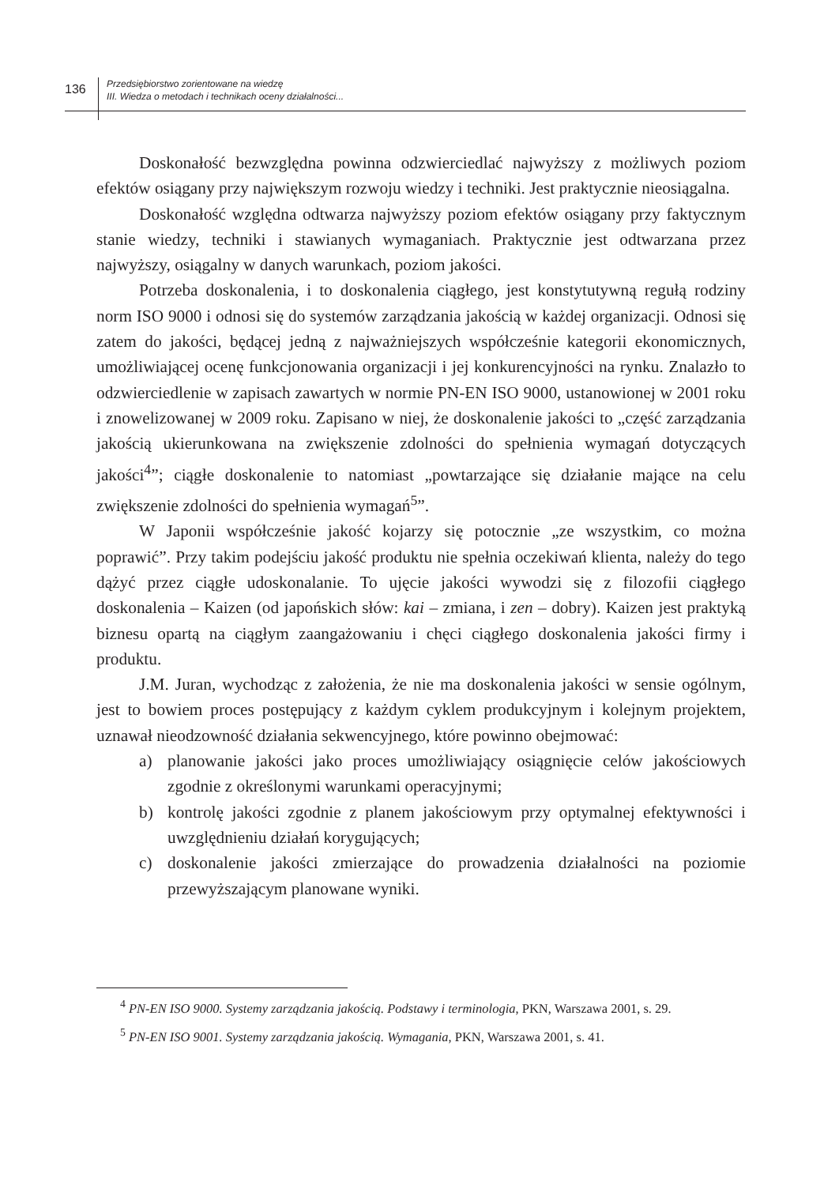136
Przedsiębiorstwo zorientowane na wiedzę
III. Wiedza o metodach i technikach oceny działalności...
Doskonałość bezwzględna powinna odzwierciedlać najwyższy z możliwych poziom efektów osiągany przy największym rozwoju wiedzy i techniki. Jest praktycznie nieosiągalna.
Doskonałość względna odtwarza najwyższy poziom efektów osiągany przy faktycznym stanie wiedzy, techniki i stawianych wymaganiach. Praktycznie jest odtwarzana przez najwyższy, osiągalny w danych warunkach, poziom jakości.
Potrzeba doskonalenia, i to doskonalenia ciągłego, jest konstytutywną regułą rodziny norm ISO 9000 i odnosi się do systemów zarządzania jakością w każdej organizacji. Odnosi się zatem do jakości, będącej jedną z najważniejszych współcześnie kategorii ekonomicznych, umożliwiającej ocenę funkcjonowania organizacji i jej konkurencyjności na rynku. Znalazło to odzwierciedlenie w zapisach zawartych w normie PN-EN ISO 9000, ustanowionej w 2001 roku i znowelizowanej w 2009 roku. Zapisano w niej, że doskonalenie jakości to „część zarządzania jakością ukierunkowana na zwiększenie zdolności do spełnienia wymagań dotyczących jakości<sup>4</sup>”; ciągłe doskonalenie to natomiast „powtarzające się działanie mające na celu zwiększenie zdolności do spełnienia wymagań<sup>5</sup>”.
W Japonii współcześnie jakość kojarzy się potocznie „ze wszystkim, co można poprawić”. Przy takim podejściu jakość produktu nie spełnia oczekiwań klienta, należy do tego dążyć przez ciągłe udoskonalanie. To ujęcie jakości wywodzi się z filozofii ciągłego doskonalenia – Kaizen (od japońskich słów: kai – zmiana, i zen – dobry). Kaizen jest praktyką biznesu opartą na ciągłym zaangażowaniu i chęci ciągłego doskonalenia jakości firmy i produktu.
J.M. Juran, wychodząc z założenia, że nie ma doskonalenia jakości w sensie ogólnym, jest to bowiem proces postępujący z każdym cyklem produkcyjnym i kolejnym projektem, uznawał nieodzowność działania sekwencyjnego, które powinno obejmować:
a) planowanie jakości jako proces umożliwiający osiągnięcie celów jakościowych zgodnie z określonymi warunkami operacyjnymi;
b) kontrolę jakości zgodnie z planem jakościowym przy optymalnej efektywności i uwzględnieniu działań korygujących;
c) doskonalenie jakości zmierzające do prowadzenia działalności na poziomie przewyższającym planowane wyniki.
<sup>4</sup> PN-EN ISO 9000. Systemy zarządzania jakością. Podstawy i terminologia, PKN, Warszawa 2001, s. 29.
<sup>5</sup> PN-EN ISO 9001. Systemy zarządzania jakością. Wymagania, PKN, Warszawa 2001, s. 41.